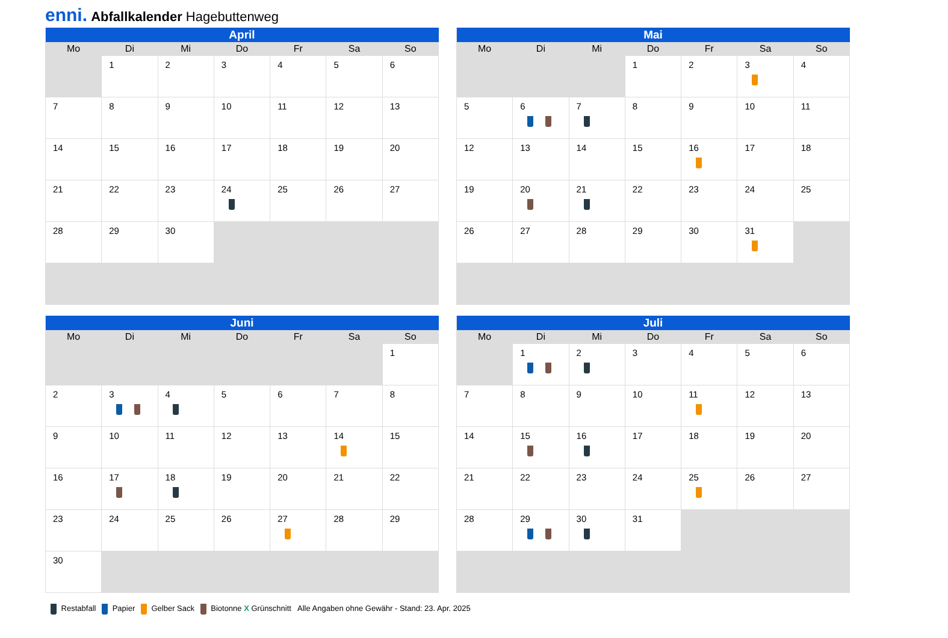enni. Abfallkalender Hagebuttenweg
| April | | | | | | |
| --- | --- | --- | --- | --- | --- | --- |
| Mo | Di | Mi | Do | Fr | Sa | So |
| | 1 | 2 | 3 | 4 | 5 | 6 |
| 7 | 8 | 9 | 10 | 11 | 12 | 13 |
| 14 | 15 | 16 | 17 | 18 | 19 | 20 |
| 21 | 22 | 23 | 24 | 25 | 26 | 27 |
| 28 | 29 | 30 | | | | |
| Mai | | | | | | |
| --- | --- | --- | --- | --- | --- | --- |
| Mo | Di | Mi | Do | Fr | Sa | So |
| | | | 1 | 2 | 3 | 4 |
| 5 | 6 | 7 | 8 | 9 | 10 | 11 |
| 12 | 13 | 14 | 15 | 16 | 17 | 18 |
| 19 | 20 | 21 | 22 | 23 | 24 | 25 |
| 26 | 27 | 28 | 29 | 30 | 31 | |
| Juni | | | | | | |
| --- | --- | --- | --- | --- | --- | --- |
| Mo | Di | Mi | Do | Fr | Sa | So |
| | | | | | | 1 |
| 2 | 3 | 4 | 5 | 6 | 7 | 8 |
| 9 | 10 | 11 | 12 | 13 | 14 | 15 |
| 16 | 17 | 18 | 19 | 20 | 21 | 22 |
| 23 | 24 | 25 | 26 | 27 | 28 | 29 |
| 30 | | | | | | |
| Juli | | | | | | |
| --- | --- | --- | --- | --- | --- | --- |
| Mo | Di | Mi | Do | Fr | Sa | So |
| | 1 | 2 | 3 | 4 | 5 | 6 |
| 7 | 8 | 9 | 10 | 11 | 12 | 13 |
| 14 | 15 | 16 | 17 | 18 | 19 | 20 |
| 21 | 22 | 23 | 24 | 25 | 26 | 27 |
| 28 | 29 | 30 | 31 | | | |
Restabfall Papier Gelber Sack Biotonne X Grünschnitt Alle Angaben ohne Gewähr - Stand: 23. Apr. 2025